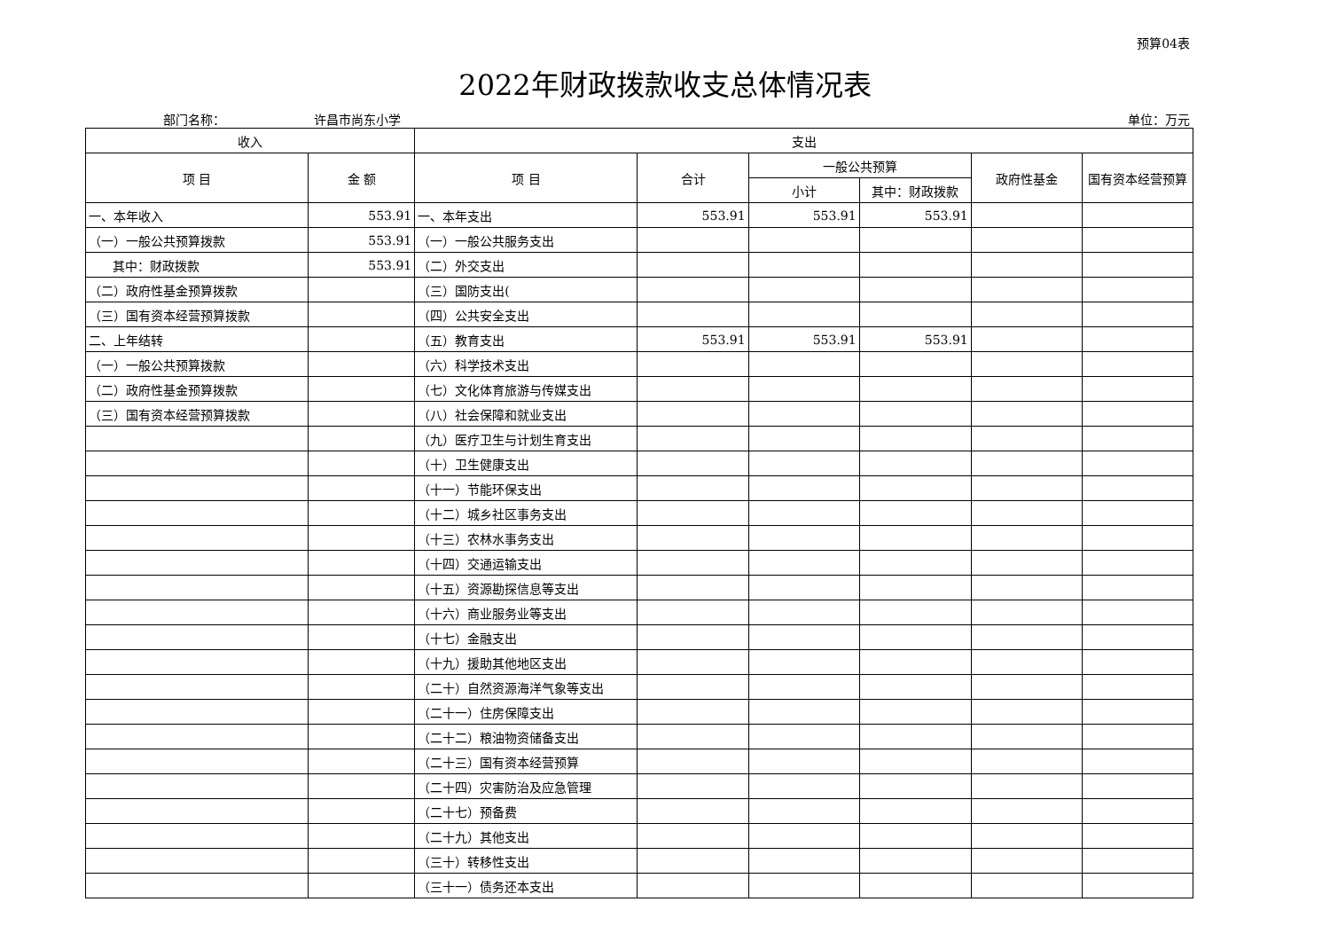预算04表
2022年财政拨款收支总体情况表
部门名称： 许昌市尚东小学 单位：万元
| 收入 | | 支出 | | | | | |
| --- | --- | --- | --- | --- | --- | --- | --- |
| 项 目 | 金 额 | 项 目 | 合计 | 一般公共预算 | | 政府性基金 | 国有资本经营预算 |
| | | | | 小计 | 其中：财政拨款 | | |
| 一、本年收入 | 553.91 | 一、本年支出 | 553.91 | 553.91 | 553.91 | | |
| （一）一般公共预算拨款 | 553.91 | （一）一般公共服务支出 | | | | | |
| 其中：财政拨款 | 553.91 | （二）外交支出 | | | | | |
| （二）政府性基金预算拨款 | | （三）国防支出( | | | | | |
| （三）国有资本经营预算拨款 | | （四）公共安全支出 | | | | | |
| 二、上年结转 | | （五）教育支出 | 553.91 | 553.91 | 553.91 | | |
| （一）一般公共预算拨款 | | （六）科学技术支出 | | | | | |
| （二）政府性基金预算拨款 | | （七）文化体育旅游与传媒支出 | | | | | |
| （三）国有资本经营预算拨款 | | （八）社会保障和就业支出 | | | | | |
| | | （九）医疗卫生与计划生育支出 | | | | | |
| | | （十）卫生健康支出 | | | | | |
| | | （十一）节能环保支出 | | | | | |
| | | （十二）城乡社区事务支出 | | | | | |
| | | （十三）农林水事务支出 | | | | | |
| | | （十四）交通运输支出 | | | | | |
| | | （十五）资源勘探信息等支出 | | | | | |
| | | （十六）商业服务业等支出 | | | | | |
| | | （十七）金融支出 | | | | | |
| | | （十九）援助其他地区支出 | | | | | |
| | | （二十）自然资源海洋气象等支出 | | | | | |
| | | （二十一）住房保障支出 | | | | | |
| | | （二十二）粮油物资储备支出 | | | | | |
| | | （二十三）国有资本经营预算 | | | | | |
| | | （二十四）灾害防治及应急管理 | | | | | |
| | | （二十七）预备费 | | | | | |
| | | （二十九）其他支出 | | | | | |
| | | （三十）转移性支出 | | | | | |
| | | （三十一）债务还本支出 | | | | | |